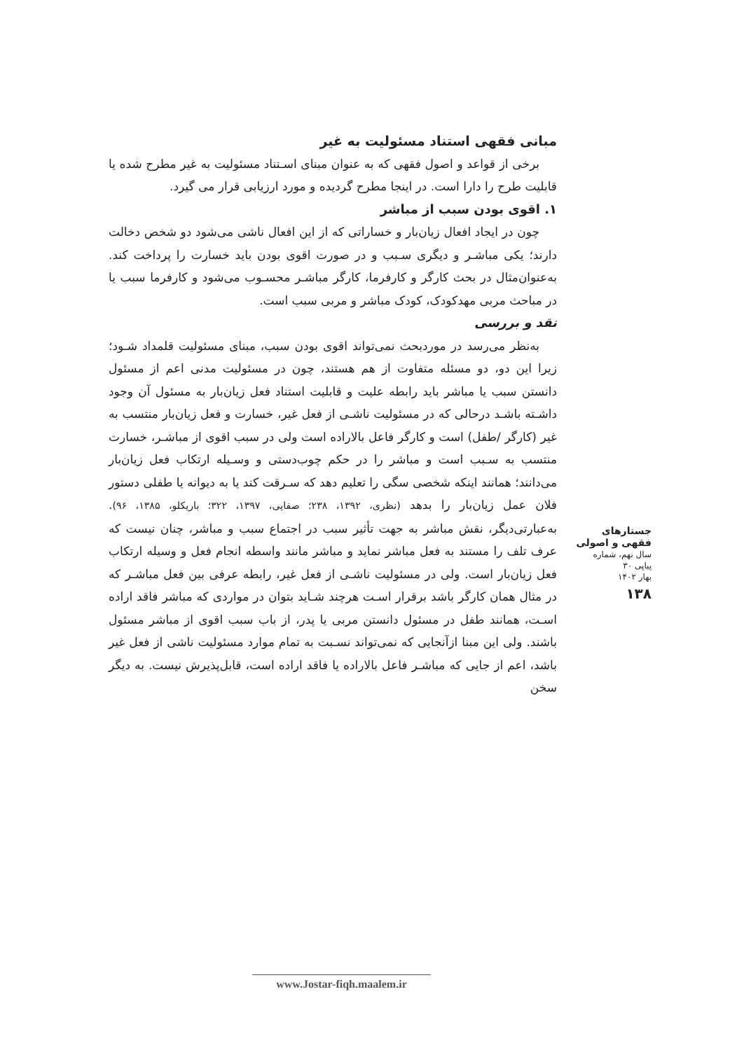مبانی فقهی استناد مسئولیت به غیر
برخی از قواعد و اصول فقهی که به عنوان مبنای اسـتناد مسئولیت به غیر مطرح شده یا قابلیت طرح را دارا است. در اینجا مطرح گردیده و مورد ارزیابی قرار می گیرد.
۱. اقوی بودن سبب از مباشر
چون در ایجاد افعال زیان‌بار و خساراتی که از این افعال ناشی می‌شود دو شخص دخالت دارند؛ یکی مباشـر و دیگری سـبب و در صورت اقوی بودن باید خسارت را پرداخت کند. به‌عنوان‌مثال در بحث کارگر و کارفرما، کارگر مباشـر محسـوب می‌شود و کارفرما سبب یا در مباحث مربی مهدکودک، کودک مباشر و مربی سبب است.
نقد و بررسی
به‌نظر می‌رسد در موردبحث نمی‌تواند اقوی بودن سبب، مبنای مسئولیت قلمداد شـود؛ زیرا این دو، دو مسئله متفاوت از هم هستند، چون در مسئولیت مدنی اعم از مسئول دانستن سبب یا مباشر باید رابطه علیت و قابلیت استناد فعل زیان‌بار به مسئول آن وجود داشـته باشـد درحالی که در مسئولیت ناشـی از فعل غیر، خسارت و فعل زیان‌بار منتسب به غیر (کارگر /طفل) است و کارگر فاعل بالاراده است ولی در سبب اقوی از مباشـر، خسارت منتسب به سـبب است و مباشر را در حکم چوب‌دستی و وسـیله ارتکاب فعل زیان‌بار می‌دانند؛ همانند اینکه شخصی سگی را تعلیم دهد که سـرقت کند یا به دیوانه یا طفلی دستور فلان عمل زیان‌بار را بدهد (نظری، ۱۳۹۲، ۲۳۸؛ صفایی، ۱۳۹۷، ۳۲۲؛ باریکلو، ۱۳۸۵، ۹۶). به‌عبارتی‌دیگر، نقش مباشر به جهت تأثیر سبب در اجتماع سبب و مباشر، چنان نیست که عرف تلف را مستند به فعل مباشر نماید و مباشر مانند واسطه انجام فعل و وسیله ارتکاب فعل زیان‌بار است. ولی در مسئولیت ناشـی از فعل غیر، رابطه عرفی بین فعل مباشـر که در مثال همان کارگر باشد برقرار اسـت هرچند شـاید بتوان در مواردی که مباشر فاقد اراده اسـت، همانند طفل در مسئول دانستن مربی یا پدر، از باب سبب اقوی از مباشر مسئول باشند. ولی این مبنا ازآنجایی که نمی‌تواند نسـبت به تمام موارد مسئولیت ناشی از فعل غیر باشد، اعم از جایی که مباشـر فاعل بالاراده یا فاقد اراده است، قابل‌پذیرش نیست. به دیگر سخن
جستارهای
فقهی و اصولی
سال نهم، شماره پیاپی ۳۰
بهار ۱۴۰۲
۱۳۸
www.Jostar-fiqh.maalem.ir